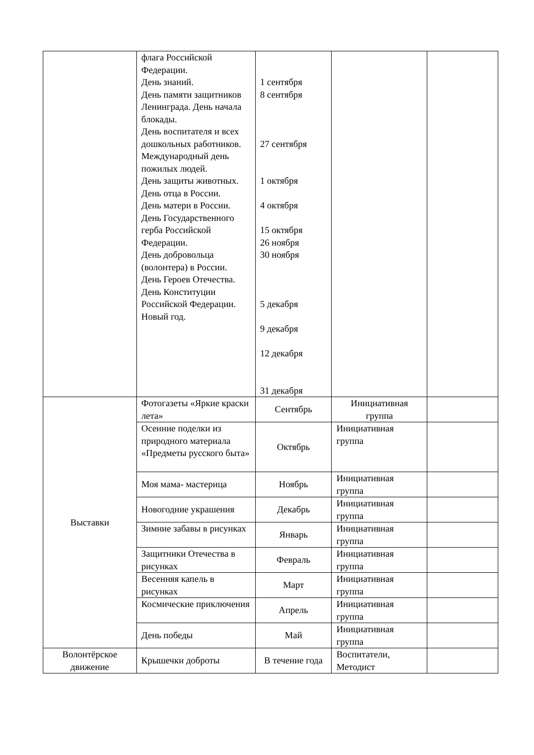| | флага Российской Федерации. День знаний. День памяти защитников Ленинграда. День начала блокады. День воспитателя и всех дошкольных работников. Международный день пожилых людей. День защиты животных. День отца в России. День матери в России. День Государственного герба Российской Федерации. День добровольца (волонтера) в России. День Героев Отечества. День Конституции Российской Федерации. Новый год. | 1 сентября 8 сентября 27 сентября 1 октября 4 октября 15 октября 26 ноября 30 ноября 5 декабря 9 декабря 12 декабря 31 декабря | | |
| Выставки | Фотогазеты «Яркие краски лета» | Сентябрь | Инициативная группа | |
| | Осенние поделки из природного материала «Предметы русского быта» | Октябрь | Инициативная группа | |
| | Моя мама- мастерица | Ноябрь | Инициативная группа | |
| | Новогодние украшения | Декабрь | Инициативная группа | |
| | Зимние забавы в рисунках | Январь | Инициативная группа | |
| | Защитники Отечества в рисунках | Февраль | Инициативная группа | |
| | Весенняя капель в рисунках | Март | Инициативная группа | |
| | Космические приключения | Апрель | Инициативная группа | |
| | День победы | Май | Инициативная группа | |
| Волонтёрское движение | Крышечки доброты | В течение года | Воспитатели, Методист | |